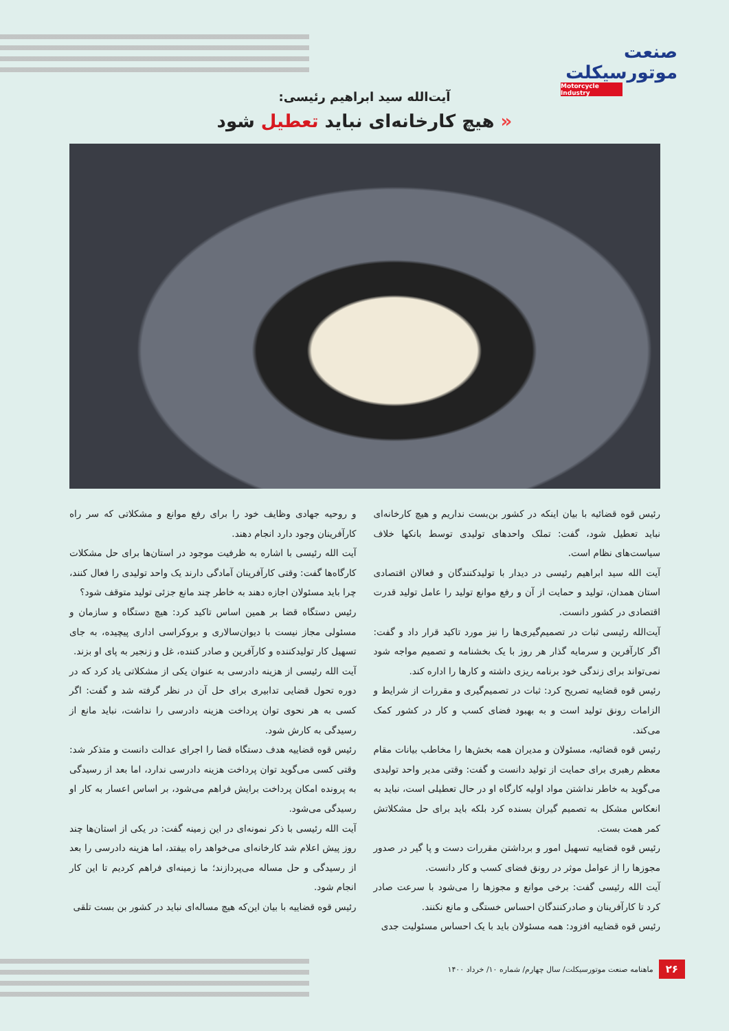صنعت موتورسیکلت
Motorcycle Industry
آیت‌الله سید ابراهیم رئیسی:
« هیچ کارخانه‌ای نباید تعطیل شود
رئیس قوه قضائیه با بیان اینکه در کشور بن‌بست نداریم و هیچ کارخانه‌ای نباید تعطیل شود، گفت: تملک واحدهای تولیدی توسط بانکها خلاف سیاست‌های نظام است.
آیت الله سید ابراهیم رئیسی در دیدار با تولیدکنندگان و فعالان اقتصادی استان همدان، تولید و حمایت از آن و رفع موانع تولید را عامل تولید قدرت اقتصادی در کشور دانست.
آیت‌الله رئیسی ثبات در تصمیم‌گیری‌ها را نیز مورد تاکید قرار داد و گفت: اگر کارآفرین و سرمایه گذار هر روز با یک بخشنامه و تصمیم مواجه شود نمی‌تواند برای زندگی خود برنامه ریزی داشته و کارها را اداره کند.
رئیس قوه قضاییه تصریح کرد: ثبات در تصمیم‌گیری و مقررات از شرایط و الزامات رونق تولید است و به بهبود فضای کسب و کار در کشور کمک می‌کند.
رئیس قوه قضائیه، مسئولان و مدیران همه بخش‌ها را مخاطب بیانات مقام معظم رهبری برای حمایت از تولید دانست و گفت: وقتی مدیر واحد تولیدی می‌گوید به خاطر نداشتن مواد اولیه کارگاه او در حال تعطیلی است، نباید به انعکاس مشکل به تصمیم گیران بسنده کرد بلکه باید برای حل مشکلاتش کمر همت بست.
رئیس قوه قضاییه تسهیل امور و برداشتن مقررات دست و پا گیر در صدور مجوزها را از عوامل موثر در رونق فضای کسب و کار دانست.
آیت الله رئیسی گفت: برخی موانع و مجوزها را می‌شود با سرعت صادر کرد تا کارآفرینان و صادرکنندگان احساس خستگی و مانع نکنند.
رئیس قوه قضاییه افزود: همه مسئولان باید با یک احساس مسئولیت جدی
و روحیه جهادی وظایف خود را برای رفع موانع و مشکلاتی که سر راه کارآفرینان وجود دارد انجام دهند.
آیت الله رئیسی با اشاره به ظرفیت موجود در استان‌ها برای حل مشکلات کارگاه‌ها گفت: وقتی کارآفرینان آمادگی دارند یک واحد تولیدی را فعال کنند، چرا باید مسئولان اجازه دهند به خاطر چند مانع جزئی تولید متوقف شود؟
رئیس دستگاه قضا بر همین اساس تاکید کرد: هیچ دستگاه و سازمان و مسئولی مجاز نیست با دیوان‌سالاری و بروکراسی اداری پیچیده، به جای تسهیل کار تولیدکننده و کارآفرین و صادر کننده، غل و زنجیر به پای او بزند.
آیت الله رئیسی از هزینه دادرسی به عنوان یکی از مشکلاتی یاد کرد که در دوره تحول قضایی تدابیری برای حل آن در نظر گرفته شد و گفت: اگر کسی به هر نحوی توان پرداخت هزینه دادرسی را نداشت، نباید مانع از رسیدگی به کارش شود.
رئیس قوه قضاییه هدف دستگاه قضا را اجرای عدالت دانست و متذکر شد: وقتی کسی می‌گوید توان پرداخت هزینه دادرسی ندارد، اما بعد از رسیدگی به پرونده امکان پرداخت برایش فراهم می‌شود، بر اساس اعسار به کار او رسیدگی می‌شود.
آیت الله رئیسی با ذکر نمونه‌ای در این زمینه گفت: در یکی از استان‌ها چند روز پیش اعلام شد کارخانه‌ای می‌خواهد راه بیفتد، اما هزینه دادرسی را بعد از رسیدگی و حل مساله می‌پردازند؛ ما زمینه‌ای فراهم کردیم تا این کار انجام شود.
رئیس قوه قضاییه با بیان این‌که هیچ مساله‌ای نباید در کشور بن بست تلقی
۲۶ ماهنامه صنعت موتورسیکلت/ سال چهارم/ شماره ۱۰/ خرداد ۱۴۰۰